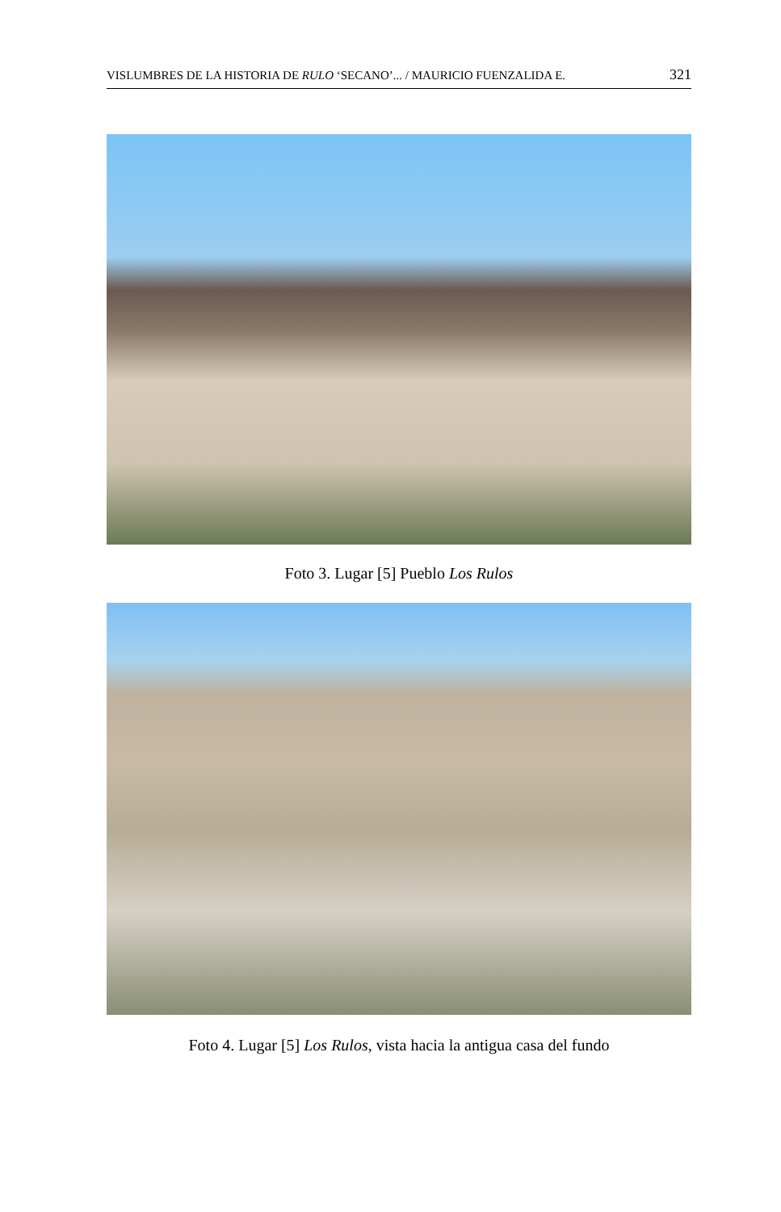VISLUMBRES DE LA HISTORIA DE RULO ‘SECANO’... / MAURICIO FUENZALIDA E. 321
Foto 3. Lugar [5] Pueblo Los Rulos
Foto 4. Lugar [5] Los Rulos, vista hacia la antigua casa del fundo